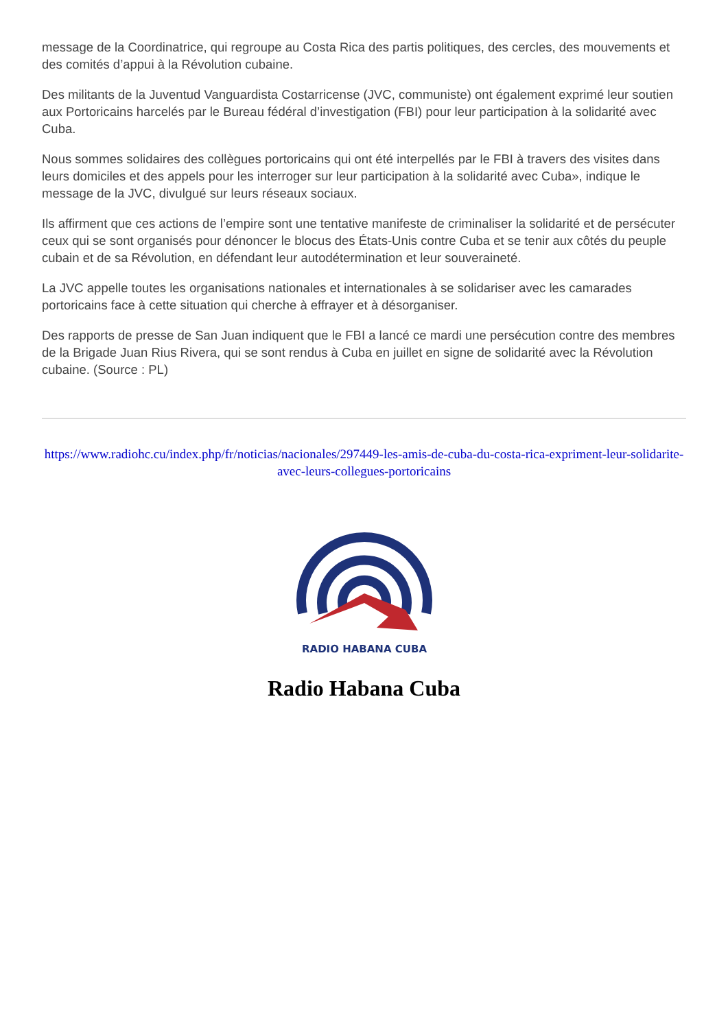message de la Coordinatrice, qui regroupe au Costa Rica des partis politiques, des cercles, des mouvements et des comités d’appui à la Révolution cubaine.
Des militants de la Juventud Vanguardista Costarricense (JVC, communiste) ont également exprimé leur soutien aux Portoricains harcelés par le Bureau fédéral d’investigation (FBI) pour leur participation à la solidarité avec Cuba.
Nous sommes solidaires des collègues portoricains qui ont été interpellés par le FBI à travers des visites dans leurs domiciles et des appels pour les interroger sur leur participation à la solidarité avec Cuba», indique le message de la JVC, divulgué sur leurs réseaux sociaux.
Ils affirment que ces actions de l’empire sont une tentative manifeste de criminaliser la solidarité et de persécuter ceux qui se sont organisés pour dénoncer le blocus des États-Unis contre Cuba et se tenir aux côtés du peuple cubain et de sa Révolution, en défendant leur autodétermination et leur souveraineté.
La JVC appelle toutes les organisations nationales et internationales à se solidariser avec les camarades portoricains face à cette situation qui cherche à effrayer et à désorganiser.
Des rapports de presse de San Juan indiquent que le FBI a lancé ce mardi une persécution contre des membres de la Brigade Juan Rius Rivera, qui se sont rendus à Cuba en juillet en signe de solidarité avec la Révolution cubaine. (Source : PL)
https://www.radiohc.cu/index.php/fr/noticias/nacionales/297449-les-amis-de-cuba-du-costa-rica-expriment-leur-solidarite-avec-leurs-collegues-portoricains
RADIO HABANA CUBA
Radio Habana Cuba